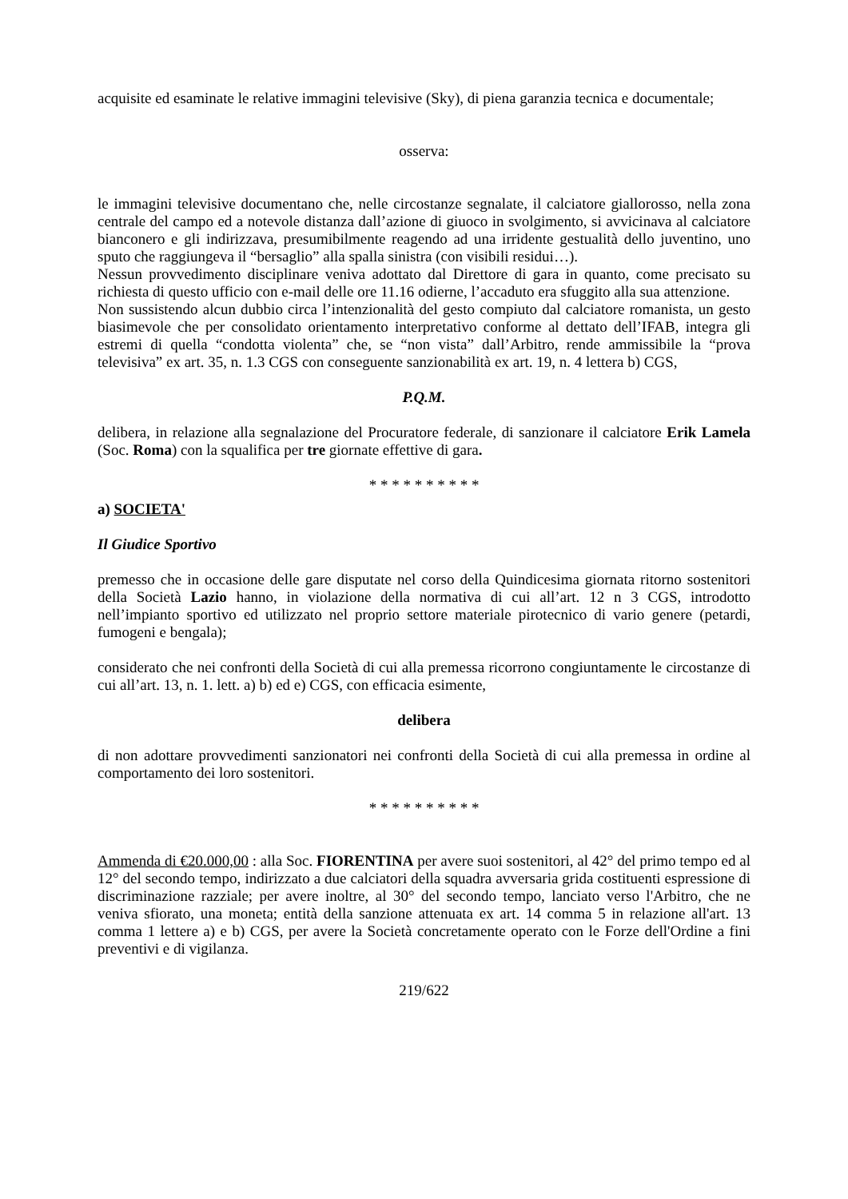acquisite ed esaminate le relative immagini televisive (Sky), di piena garanzia tecnica e documentale;
osserva:
le immagini televisive documentano che, nelle circostanze segnalate, il calciatore giallorosso, nella zona centrale del campo ed a notevole distanza dall’azione di giuoco in svolgimento, si avvicinava al calciatore bianconero e gli indirizzava, presumibilmente reagendo ad una irridente gestualità dello juventino, uno sputo che raggiungeva il “bersaglio” alla spalla sinistra (con visibili residui…).
Nessun provvedimento disciplinare veniva adottato dal Direttore di gara in quanto, come precisato su richiesta di questo ufficio con e-mail delle ore 11.16 odierne, l’accaduto era sfuggito alla sua attenzione.
Non sussistendo alcun dubbio circa l’intenzionalità del gesto compiuto dal calciatore romanista, un gesto biasimevole che per consolidato orientamento interpretativo conforme al dettato dell’IFAB, integra gli estremi di quella “condotta violenta” che, se “non vista” dall’Arbitro, rende ammissibile la “prova televisiva” ex art. 35, n. 1.3 CGS con conseguente sanzionabilità ex art. 19, n. 4 lettera b) CGS,
P.Q.M.
delibera, in relazione alla segnalazione del Procuratore federale, di sanzionare il calciatore Erik Lamela (Soc. Roma) con la squalifica per tre giornate effettive di gara.
* * * * * * * * * *
a) SOCIETA'
Il Giudice Sportivo
premesso che in occasione delle gare disputate nel corso della Quindicesima giornata ritorno sostenitori della Società Lazio hanno, in violazione della normativa di cui all’art. 12 n 3 CGS, introdotto nell’impianto sportivo ed utilizzato nel proprio settore materiale pirotecnico di vario genere (petardi, fumogeni e bengala);
considerato che nei confronti della Società di cui alla premessa ricorrono congiuntamente le circostanze di cui all’art. 13, n. 1. lett. a) b) ed e) CGS, con efficacia esimente,
delibera
di non adottare provvedimenti sanzionatori nei confronti della Società di cui alla premessa in ordine al comportamento dei loro sostenitori.
* * * * * * * * * *
Ammenda di €20.000,00 : alla Soc. FIORENTINA per avere suoi sostenitori, al 42° del primo tempo ed al 12° del secondo tempo, indirizzato a due calciatori della squadra avversaria grida costituenti espressione di discriminazione razziale; per avere inoltre, al 30° del secondo tempo, lanciato verso l'Arbitro, che ne veniva sfiorato, una moneta; entità della sanzione attenuata ex art. 14 comma 5 in relazione all'art. 13 comma 1 lettere a) e b) CGS, per avere la Società concretamente operato con le Forze dell'Ordine a fini preventivi e di vigilanza.
219/622